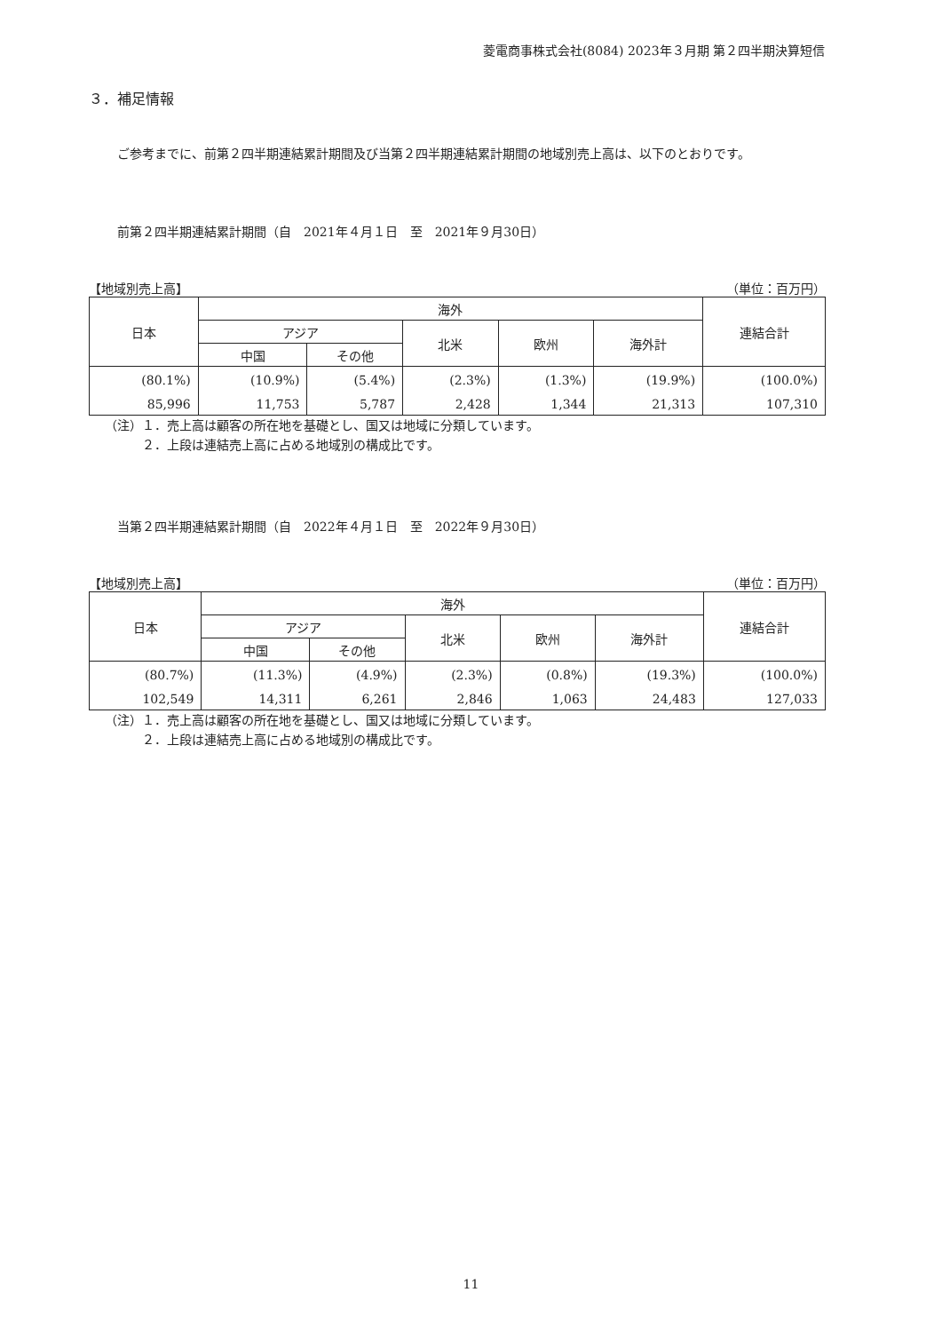菱電商事株式会社(8084) 2023年３月期 第２四半期決算短信
３．補足情報
ご参考までに、前第２四半期連結累計期間及び当第２四半期連結累計期間の地域別売上高は、以下のとおりです。
前第２四半期連結累計期間（自　2021年４月１日　至　2021年９月30日）
【地域別売上高】 （単位：百万円）
| 日本 | 海外 | | | | | 連結合計 |
| --- | --- | --- | --- | --- | --- | --- |
| | アジア | | 北米 | 欧州 | 海外計 | |
| | 中国 | その他 | | | | |
| (80.1%) | (10.9%) | (5.4%) | (2.3%) | (1.3%) | (19.9%) | (100.0%) |
| 85,996 | 11,753 | 5,787 | 2,428 | 1,344 | 21,313 | 107,310 |
（注）１．売上高は顧客の所在地を基礎とし、国又は地域に分類しています。
　　　２．上段は連結売上高に占める地域別の構成比です。
当第２四半期連結累計期間（自　2022年４月１日　至　2022年９月30日）
【地域別売上高】 （単位：百万円）
| 日本 | 海外 | | | | | 連結合計 |
| --- | --- | --- | --- | --- | --- | --- |
| | アジア | | 北米 | 欧州 | 海外計 | |
| | 中国 | その他 | | | | |
| (80.7%) | (11.3%) | (4.9%) | (2.3%) | (0.8%) | (19.3%) | (100.0%) |
| 102,549 | 14,311 | 6,261 | 2,846 | 1,063 | 24,483 | 127,033 |
（注）１．売上高は顧客の所在地を基礎とし、国又は地域に分類しています。
　　　２．上段は連結売上高に占める地域別の構成比です。
11